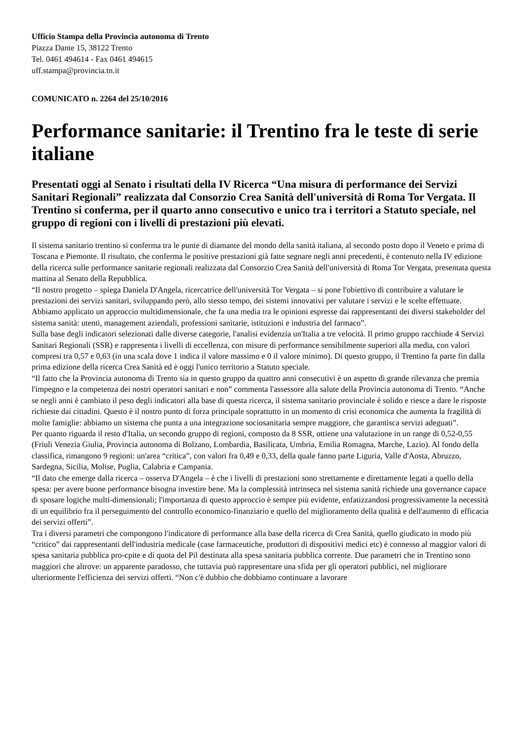Ufficio Stampa della Provincia autonoma di Trento
Piazza Dante 15, 38122 Trento
Tel. 0461 494614 - Fax 0461 494615
uff.stampa@provincia.tn.it
COMUNICATO n. 2264 del 25/10/2016
Performance sanitarie: il Trentino fra le teste di serie italiane
Presentati oggi al Senato i risultati della IV Ricerca “Una misura di performance dei Servizi Sanitari Regionali” realizzata dal Consorzio Crea Sanità dell'università di Roma Tor Vergata. Il Trentino si conferma, per il quarto anno consecutivo e unico tra i territori a Statuto speciale, nel gruppo di regioni con i livelli di prestazioni più elevati.
Il sistema sanitario trentino si conferma tra le punte di diamante del mondo della sanità italiana, al secondo posto dopo il Veneto e prima di Toscana e Piemonte. Il risultato, che conferma le positive prestazioni già fatte segnare negli anni precedenti, è contenuto nella IV edizione della ricerca sulle performance sanitarie regionali realizzata dal Consorzio Crea Sanità dell'università di Roma Tor Vergata, presentata questa mattina al Senato della Repubblica.
“Il nostro progetto – spiega Daniela D'Angela, ricercatrice dell'università Tor Vergata – si pone l'obiettivo di contribuire a valutare le prestazioni dei servizi sanitari, sviluppando però, allo stesso tempo, dei sistemi innovativi per valutare i servizi e le scelte effettuate. Abbiamo applicato un approccio multidimensionale, che fa una media tra le opinioni espresse dai rappresentanti dei diversi stakeholder del sistema sanità: utenti, management aziendali, professioni sanitarie, istituzioni e industria del farmaco”.
Sulla base degli indicatori selezionati dalle diverse categorie, l'analisi evidenzia un'Italia a tre velocità. Il primo gruppo racchiude 4 Servizi Sanitari Regionali (SSR) e rappresenta i livelli di eccellenza, con misure di performance sensibilmente superiori alla media, con valori compresi tra 0,57 e 0,63 (in una scala dove 1 indica il valore massimo e 0 il valore minimo). Di questo gruppo, il Trentino fa parte fin dalla prima edizione della ricerca Crea Sanità ed è oggi l'unico territorio a Statuto speciale.
“Il fatto che la Provincia autonoma di Trento sia in questo gruppo da quattro anni consecutivi è un aspetto di grande rilevanza che premia l'impegno e la competenza dei nostri operatori sanitari e non” commenta l'assessore alla salute della Provincia autonoma di Trento. “Anche se negli anni è cambiato il peso degli indicatori alla base di questa ricerca, il sistema sanitario provinciale è solido e riesce a dare le risposte richieste dai cittadini. Questo è il nostro punto di forza principale soprattutto in un momento di crisi economica che aumenta la fragilità di molte famiglie: abbiamo un sistema che punta a una integrazione sociosanitaria sempre maggiore, che garantisca servizi adeguati”.
Per quanto riguarda il resto d'Italia, un secondo gruppo di regioni, composto da 8 SSR, ottiene una valutazione in un range di 0,52-0,55 (Friuli Venezia Giulia, Provincia autonoma di Bolzano, Lombardia, Basilicata, Umbria, Emilia Romagna, Marche, Lazio). Al fondo della classifica, rimangono 9 regioni: un'area “critica”, con valori fra 0,49 e 0,33, della quale fanno parte Liguria, Valle d'Aosta, Abruzzo, Sardegna, Sicilia, Molise, Puglia, Calabria e Campania.
“Il dato che emerge dalla ricerca – osserva D'Angela – è che i livelli di prestazioni sono strettamente e direttamente legati a quello della spesa: per avere buone performance bisogna investire bene. Ma la complessità intrinseca nel sistema sanità richiede una governance capace di sposare logiche multi-dimensionali; l'importanza di questo approccio è sempre più evidente, enfatizzandosi progressivamente la necessità di un equilibrio fra il perseguimento del controllo economico-finanziario e quello del miglioramento della qualità e dell'aumento di efficacia dei servizi offerti”.
Tra i diversi parametri che compongono l'indicatore di performance alla base della ricerca di Crea Sanità, quello giudicato in modo più “critico” dai rappresentanti dell'industria medicale (case farmaceutiche, produttori di dispositivi medici etc) è connesso al maggior valori di spesa sanitaria pubblica pro-cpite e di quota del Pil destinata alla spesa sanitaria pubblica corrente. Due parametri che in Trentino sono maggiori che altrove: un apparente paradosso, che tuttavia può rappresentare una sfida per gli operatori pubblici, nel migliorare ulteriormente l'efficienza dei servizi offerti. “Non c'è dubbio che dobbiamo continuare a lavorare